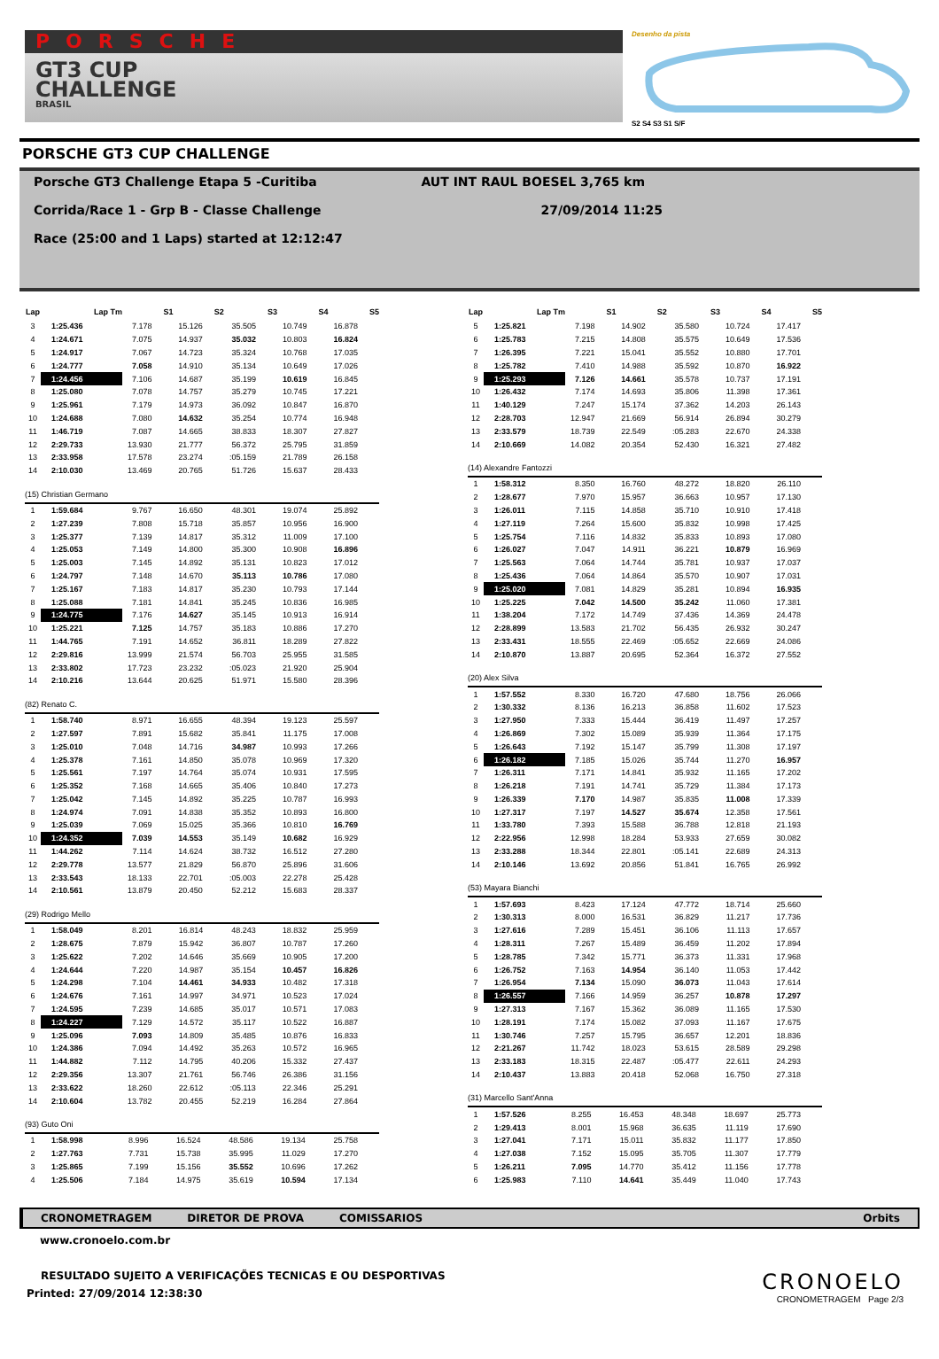PORSCHE
GT3 CUP
CHALLENGE
BRASIL
Desenho da pista
S2 S4 S3 S1 S/F
PORSCHE GT3 CUP CHALLENGE
Porsche GT3 Challenge Etapa 5 -Curitiba AUT INT RAUL BOESEL 3,765 km
Corrida/Race 1 - Grp B - Classe Challenge 27/09/2014 11:25
Race (25:00 and 1 Laps) started at 12:12:47
| Lap | Lap Tm | S1 | S2 | S3 | S4 | S5 |
| --- | --- | --- | --- | --- | --- | --- |
| 3 | 1:25.436 | 7.178 | 15.126 | 35.505 | 10.749 | 16.878 |
| 4 | 1:24.671 | 7.075 | 14.937 | 35.032 | 10.803 | 16.824 |
| 5 | 1:24.917 | 7.067 | 14.723 | 35.324 | 10.768 | 17.035 |
| 6 | 1:24.777 | 7.058 | 14.910 | 35.134 | 10.649 | 17.026 |
| 7 | 1:24.456 | 7.106 | 14.687 | 35.199 | 10.619 | 16.845 |
| 8 | 1:25.080 | 7.078 | 14.757 | 35.279 | 10.745 | 17.221 |
| 9 | 1:25.961 | 7.179 | 14.973 | 36.092 | 10.847 | 16.870 |
| 10 | 1:24.688 | 7.080 | 14.632 | 35.254 | 10.774 | 16.948 |
| 11 | 1:46.719 | 7.087 | 14.665 | 38.833 | 18.307 | 27.827 |
| 12 | 2:29.733 | 13.930 | 21.777 | 56.372 | 25.795 | 31.859 |
| 13 | 2:33.958 | 17.578 | 23.274 | :05.159 | 21.789 | 26.158 |
| 14 | 2:10.030 | 13.469 | 20.765 | 51.726 | 15.637 | 28.433 |
(15) Christian Germano
| 1 | 1:59.684 | 9.767 | 16.650 | 48.301 | 19.074 | 25.892 |
| 2 | 1:27.239 | 7.808 | 15.718 | 35.857 | 10.956 | 16.900 |
| 3 | 1:25.377 | 7.139 | 14.817 | 35.312 | 11.009 | 17.100 |
| 4 | 1:25.053 | 7.149 | 14.800 | 35.300 | 10.908 | 16.896 |
| 5 | 1:25.003 | 7.145 | 14.892 | 35.131 | 10.823 | 17.012 |
| 6 | 1:24.797 | 7.148 | 14.670 | 35.113 | 10.786 | 17.080 |
| 7 | 1:25.167 | 7.183 | 14.817 | 35.230 | 10.793 | 17.144 |
| 8 | 1:25.088 | 7.181 | 14.841 | 35.245 | 10.836 | 16.985 |
| 9 | 1:24.775 | 7.176 | 14.627 | 35.145 | 10.913 | 16.914 |
| 10 | 1:25.221 | 7.125 | 14.757 | 35.183 | 10.886 | 17.270 |
| 11 | 1:44.765 | 7.191 | 14.652 | 36.811 | 18.289 | 27.822 |
| 12 | 2:29.816 | 13.999 | 21.574 | 56.703 | 25.955 | 31.585 |
| 13 | 2:33.802 | 17.723 | 23.232 | :05.023 | 21.920 | 25.904 |
| 14 | 2:10.216 | 13.644 | 20.625 | 51.971 | 15.580 | 28.396 |
(82) Renato C.
| 1 | 1:58.740 | 8.971 | 16.655 | 48.394 | 19.123 | 25.597 |
| 2 | 1:27.597 | 7.891 | 15.682 | 35.841 | 11.175 | 17.008 |
| 3 | 1:25.010 | 7.048 | 14.716 | 34.987 | 10.993 | 17.266 |
| 4 | 1:25.378 | 7.161 | 14.850 | 35.078 | 10.969 | 17.320 |
| 5 | 1:25.561 | 7.197 | 14.764 | 35.074 | 10.931 | 17.595 |
| 6 | 1:25.352 | 7.168 | 14.665 | 35.406 | 10.840 | 17.273 |
| 7 | 1:25.042 | 7.145 | 14.892 | 35.225 | 10.787 | 16.993 |
| 8 | 1:24.974 | 7.091 | 14.838 | 35.352 | 10.893 | 16.800 |
| 9 | 1:25.039 | 7.069 | 15.025 | 35.366 | 10.810 | 16.769 |
| 10 | 1:24.352 | 7.039 | 14.553 | 35.149 | 10.682 | 16.929 |
| 11 | 1:44.262 | 7.114 | 14.624 | 38.732 | 16.512 | 27.280 |
| 12 | 2:29.778 | 13.577 | 21.829 | 56.870 | 25.896 | 31.606 |
| 13 | 2:33.543 | 18.133 | 22.701 | :05.003 | 22.278 | 25.428 |
| 14 | 2:10.561 | 13.879 | 20.450 | 52.212 | 15.683 | 28.337 |
(29) Rodrigo Mello
| 1 | 1:58.049 | 8.201 | 16.814 | 48.243 | 18.832 | 25.959 |
| 2 | 1:28.675 | 7.879 | 15.942 | 36.807 | 10.787 | 17.260 |
| 3 | 1:25.622 | 7.202 | 14.646 | 35.669 | 10.905 | 17.200 |
| 4 | 1:24.644 | 7.220 | 14.987 | 35.154 | 10.457 | 16.826 |
| 5 | 1:24.298 | 7.104 | 14.461 | 34.933 | 10.482 | 17.318 |
| 6 | 1:24.676 | 7.161 | 14.997 | 34.971 | 10.523 | 17.024 |
| 7 | 1:24.595 | 7.239 | 14.685 | 35.017 | 10.571 | 17.083 |
| 8 | 1:24.227 | 7.129 | 14.572 | 35.117 | 10.522 | 16.887 |
| 9 | 1:25.096 | 7.093 | 14.809 | 35.485 | 10.876 | 16.833 |
| 10 | 1:24.386 | 7.094 | 14.492 | 35.263 | 10.572 | 16.965 |
| 11 | 1:44.882 | 7.112 | 14.795 | 40.206 | 15.332 | 27.437 |
| 12 | 2:29.356 | 13.307 | 21.761 | 56.746 | 26.386 | 31.156 |
| 13 | 2:33.622 | 18.260 | 22.612 | :05.113 | 22.346 | 25.291 |
| 14 | 2:10.604 | 13.782 | 20.455 | 52.219 | 16.284 | 27.864 |
(93) Guto Oni
| 1 | 1:58.998 | 8.996 | 16.524 | 48.586 | 19.134 | 25.758 |
| 2 | 1:27.763 | 7.731 | 15.738 | 35.995 | 11.029 | 17.270 |
| 3 | 1:25.865 | 7.199 | 15.156 | 35.552 | 10.696 | 17.262 |
| 4 | 1:25.506 | 7.184 | 14.975 | 35.619 | 10.594 | 17.134 |
| Lap | Lap Tm | S1 | S2 | S3 | S4 | S5 |
| --- | --- | --- | --- | --- | --- | --- |
| 5 | 1:25.821 | 7.198 | 14.902 | 35.580 | 10.724 | 17.417 |
| 6 | 1:25.783 | 7.215 | 14.808 | 35.575 | 10.649 | 17.536 |
| 7 | 1:26.395 | 7.221 | 15.041 | 35.552 | 10.880 | 17.701 |
| 8 | 1:25.782 | 7.410 | 14.988 | 35.592 | 10.870 | 16.922 |
| 9 | 1:25.293 | 7.126 | 14.661 | 35.578 | 10.737 | 17.191 |
| 10 | 1:26.432 | 7.174 | 14.693 | 35.806 | 11.398 | 17.361 |
| 11 | 1:40.129 | 7.247 | 15.174 | 37.362 | 14.203 | 26.143 |
| 12 | 2:28.703 | 12.947 | 21.669 | 56.914 | 26.894 | 30.279 |
| 13 | 2:33.579 | 18.739 | 22.549 | :05.283 | 22.670 | 24.338 |
| 14 | 2:10.669 | 14.082 | 20.354 | 52.430 | 16.321 | 27.482 |
(14) Alexandre Fantozzi
| 1 | 1:58.312 | 8.350 | 16.760 | 48.272 | 18.820 | 26.110 |
| 2 | 1:28.677 | 7.970 | 15.957 | 36.663 | 10.957 | 17.130 |
| 3 | 1:26.011 | 7.115 | 14.858 | 35.710 | 10.910 | 17.418 |
| 4 | 1:27.119 | 7.264 | 15.600 | 35.832 | 10.998 | 17.425 |
| 5 | 1:25.754 | 7.116 | 14.832 | 35.833 | 10.893 | 17.080 |
| 6 | 1:26.027 | 7.047 | 14.911 | 36.221 | 10.879 | 16.969 |
| 7 | 1:25.563 | 7.064 | 14.744 | 35.781 | 10.937 | 17.037 |
| 8 | 1:25.436 | 7.064 | 14.864 | 35.570 | 10.907 | 17.031 |
| 9 | 1:25.020 | 7.081 | 14.829 | 35.281 | 10.894 | 16.935 |
| 10 | 1:25.225 | 7.042 | 14.500 | 35.242 | 11.060 | 17.381 |
| 11 | 1:38.204 | 7.172 | 14.749 | 37.436 | 14.369 | 24.478 |
| 12 | 2:28.899 | 13.583 | 21.702 | 56.435 | 26.932 | 30.247 |
| 13 | 2:33.431 | 18.555 | 22.469 | :05.652 | 22.669 | 24.086 |
| 14 | 2:10.870 | 13.887 | 20.695 | 52.364 | 16.372 | 27.552 |
(20) Alex Silva
| 1 | 1:57.552 | 8.330 | 16.720 | 47.680 | 18.756 | 26.066 |
| 2 | 1:30.332 | 8.136 | 16.213 | 36.858 | 11.602 | 17.523 |
| 3 | 1:27.950 | 7.333 | 15.444 | 36.419 | 11.497 | 17.257 |
| 4 | 1:26.869 | 7.302 | 15.089 | 35.939 | 11.364 | 17.175 |
| 5 | 1:26.643 | 7.192 | 15.147 | 35.799 | 11.308 | 17.197 |
| 6 | 1:26.182 | 7.185 | 15.026 | 35.744 | 11.270 | 16.957 |
| 7 | 1:26.311 | 7.171 | 14.841 | 35.932 | 11.165 | 17.202 |
| 8 | 1:26.218 | 7.191 | 14.741 | 35.729 | 11.384 | 17.173 |
| 9 | 1:26.339 | 7.170 | 14.987 | 35.835 | 11.008 | 17.339 |
| 10 | 1:27.317 | 7.197 | 14.527 | 35.674 | 12.358 | 17.561 |
| 11 | 1:33.780 | 7.393 | 15.588 | 36.788 | 12.818 | 21.193 |
| 12 | 2:22.956 | 12.998 | 18.284 | 53.933 | 27.659 | 30.082 |
| 13 | 2:33.288 | 18.344 | 22.801 | :05.141 | 22.689 | 24.313 |
| 14 | 2:10.146 | 13.692 | 20.856 | 51.841 | 16.765 | 26.992 |
(53) Mayara Bianchi
| 1 | 1:57.693 | 8.423 | 17.124 | 47.772 | 18.714 | 25.660 |
| 2 | 1:30.313 | 8.000 | 16.531 | 36.829 | 11.217 | 17.736 |
| 3 | 1:27.616 | 7.289 | 15.451 | 36.106 | 11.113 | 17.657 |
| 4 | 1:28.311 | 7.267 | 15.489 | 36.459 | 11.202 | 17.894 |
| 5 | 1:28.785 | 7.342 | 15.771 | 36.373 | 11.331 | 17.968 |
| 6 | 1:26.752 | 7.163 | 14.954 | 36.140 | 11.053 | 17.442 |
| 7 | 1:26.954 | 7.134 | 15.090 | 36.073 | 11.043 | 17.614 |
| 8 | 1:26.557 | 7.166 | 14.959 | 36.257 | 10.878 | 17.297 |
| 9 | 1:27.313 | 7.167 | 15.362 | 36.089 | 11.165 | 17.530 |
| 10 | 1:28.191 | 7.174 | 15.082 | 37.093 | 11.167 | 17.675 |
| 11 | 1:30.746 | 7.257 | 15.795 | 36.657 | 12.201 | 18.836 |
| 12 | 2:21.267 | 11.742 | 18.023 | 53.615 | 28.589 | 29.298 |
| 13 | 2:33.183 | 18.315 | 22.487 | :05.477 | 22.611 | 24.293 |
| 14 | 2:10.437 | 13.883 | 20.418 | 52.068 | 16.750 | 27.318 |
(31) Marcello Sant'Anna
| 1 | 1:57.526 | 8.255 | 16.453 | 48.348 | 18.697 | 25.773 |
| 2 | 1:29.413 | 8.001 | 15.968 | 36.635 | 11.119 | 17.690 |
| 3 | 1:27.041 | 7.171 | 15.011 | 35.832 | 11.177 | 17.850 |
| 4 | 1:27.038 | 7.152 | 15.095 | 35.705 | 11.307 | 17.779 |
| 5 | 1:26.211 | 7.095 | 14.770 | 35.412 | 11.156 | 17.778 |
| 6 | 1:25.983 | 7.110 | 14.641 | 35.449 | 11.040 | 17.743 |
CRONOMETRAGEM DIRETOR DE PROVA COMISSARIOS Orbits
www.cronoelo.com.br
RESULTADO SUJEITO A VERIFICAÇÕES TECNICAS E OU DESPORTIVAS
Printed: 27/09/2014 12:38:30
CRONOELO
CRONOMETRAGEM Page 2/3